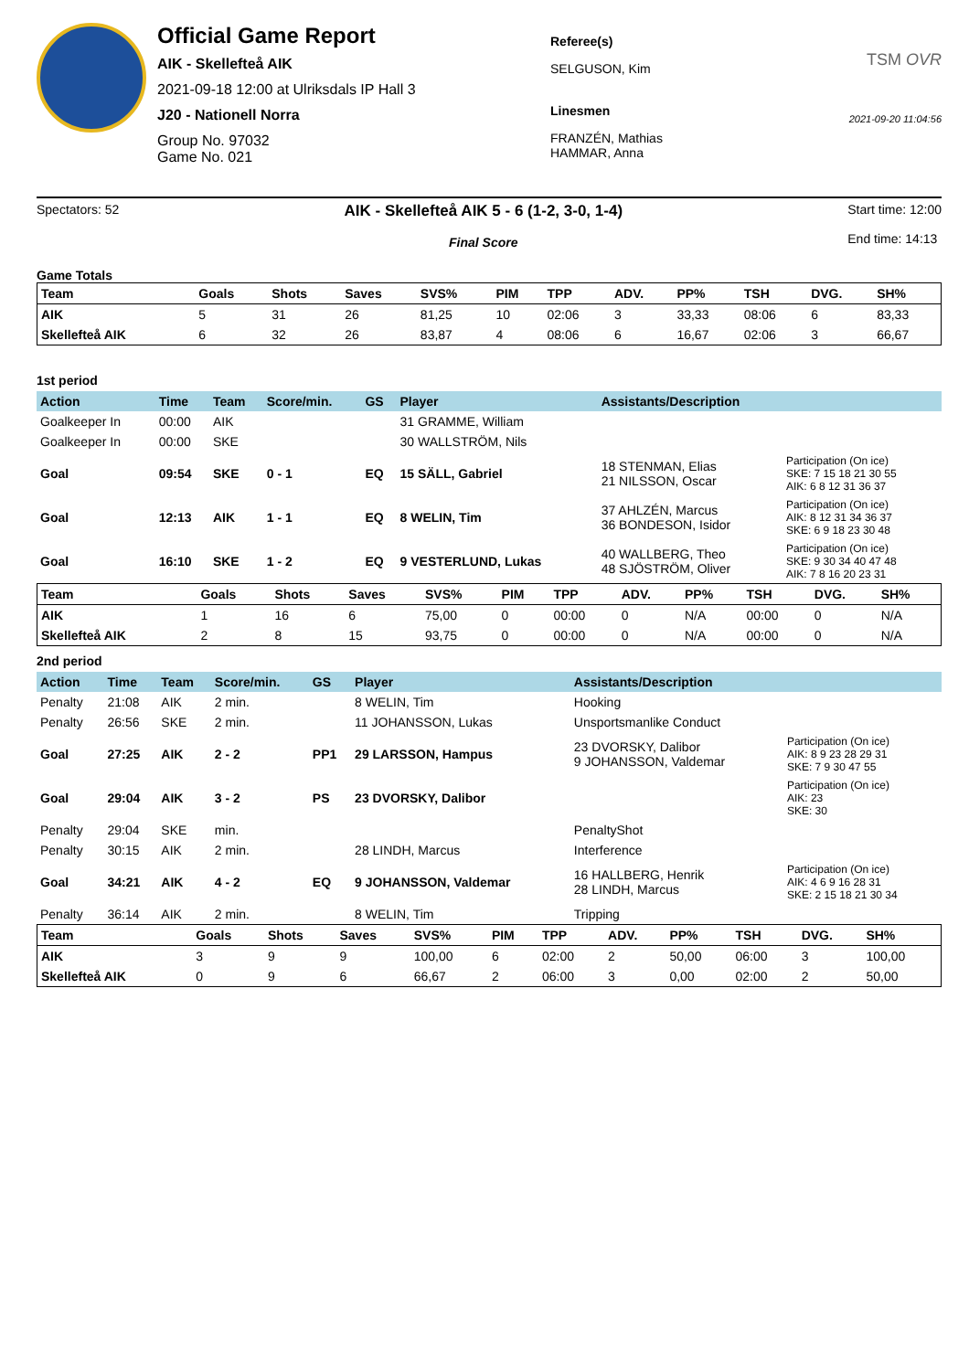Official Game Report
AIK - Skellefteå AIK
2021-09-18 12:00 at Ulriksdals IP Hall 3
J20 - Nationell Norra
Group No. 97032
Game No. 021
Referee(s)
SELGUSON, Kim
Linesmen
FRANZÉN, Mathias
HAMMAR, Anna
TSM OVR
2021-09-20 11:04:56
Spectators: 52
AIK - Skellefteå AIK 5 - 6 (1-2, 3-0, 1-4)
Final Score
Start time: 12:00
End time: 14:13
Game Totals
| Team | Goals | Shots | Saves | SVS% | PIM | TPP | ADV. | PP% | TSH | DVG. | SH% |
| --- | --- | --- | --- | --- | --- | --- | --- | --- | --- | --- | --- |
| AIK | 5 | 31 | 26 | 81,25 | 10 | 02:06 | 3 | 33,33 | 08:06 | 6 | 83,33 |
| Skellefteå AIK | 6 | 32 | 26 | 83,87 | 4 | 08:06 | 6 | 16,67 | 02:06 | 3 | 66,67 |
1st period
| Action | Time | Team | Score/min. | GS | Player | Assistants/Description | |
| --- | --- | --- | --- | --- | --- | --- | --- |
| Goalkeeper In | 00:00 | AIK | | | 31 GRAMME, William | | |
| Goalkeeper In | 00:00 | SKE | | | 30 WALLSTRÖM, Nils | | |
| Goal | 09:54 | SKE | 0 - 1 | EQ | 15 SÄLL, Gabriel | 18 STENMAN, Elias 21 NILSSON, Oscar | Participation (On ice) SKE: 7 15 18 21 30 55 AIK: 6 8 12 31 36 37 |
| Goal | 12:13 | AIK | 1 - 1 | EQ | 8 WELIN, Tim | 37 AHLZÉN, Marcus 36 BONDESON, Isidor | Participation (On ice) AIK: 8 12 31 34 36 37 SKE: 6 9 18 23 30 48 |
| Goal | 16:10 | SKE | 1 - 2 | EQ | 9 VESTERLUND, Lukas | 40 WALLBERG, Theo 48 SJÖSTRÖM, Oliver | Participation (On ice) SKE: 9 30 34 40 47 48 AIK: 7 8 16 20 23 31 |
| Team | Goals | Shots | Saves | SVS% | PIM | TPP | ADV. | PP% | TSH | DVG. | SH% |
| --- | --- | --- | --- | --- | --- | --- | --- | --- | --- | --- | --- |
| AIK | 1 | 16 | 6 | 75,00 | 0 | 00:00 | 0 | N/A | 00:00 | 0 | N/A |
| Skellefteå AIK | 2 | 8 | 15 | 93,75 | 0 | 00:00 | 0 | N/A | 00:00 | 0 | N/A |
2nd period
| Action | Time | Team | Score/min. | GS | Player | Assistants/Description | |
| --- | --- | --- | --- | --- | --- | --- | --- |
| Penalty | 21:08 | AIK | 2 min. | | 8 WELIN, Tim | Hooking | |
| Penalty | 26:56 | SKE | 2 min. | | 11 JOHANSSON, Lukas | Unsportsmanlike Conduct | |
| Goal | 27:25 | AIK | 2 - 2 | PP1 | 29 LARSSON, Hampus | 23 DVORSKY, Dalibor 9 JOHANSSON, Valdemar | Participation (On ice) AIK: 8 9 23 28 29 31 SKE: 7 9 30 47 55 |
| Goal | 29:04 | AIK | 3 - 2 | PS | 23 DVORSKY, Dalibor | | Participation (On ice) AIK: 23 SKE: 30 |
| Penalty | 29:04 | SKE | min. | | | PenaltyShot | |
| Penalty | 30:15 | AIK | 2 min. | | 28 LINDH, Marcus | Interference | |
| Goal | 34:21 | AIK | 4 - 2 | EQ | 9 JOHANSSON, Valdemar | 16 HALLBERG, Henrik 28 LINDH, Marcus | Participation (On ice) AIK: 4 6 9 16 28 31 SKE: 2 15 18 21 30 34 |
| Penalty | 36:14 | AIK | 2 min. | | 8 WELIN, Tim | Tripping | |
| Team | Goals | Shots | Saves | SVS% | PIM | TPP | ADV. | PP% | TSH | DVG. | SH% |
| --- | --- | --- | --- | --- | --- | --- | --- | --- | --- | --- | --- |
| AIK | 3 | 9 | 9 | 100,00 | 6 | 02:00 | 2 | 50,00 | 06:00 | 3 | 100,00 |
| Skellefteå AIK | 0 | 9 | 6 | 66,67 | 2 | 06:00 | 3 | 0,00 | 02:00 | 2 | 50,00 |